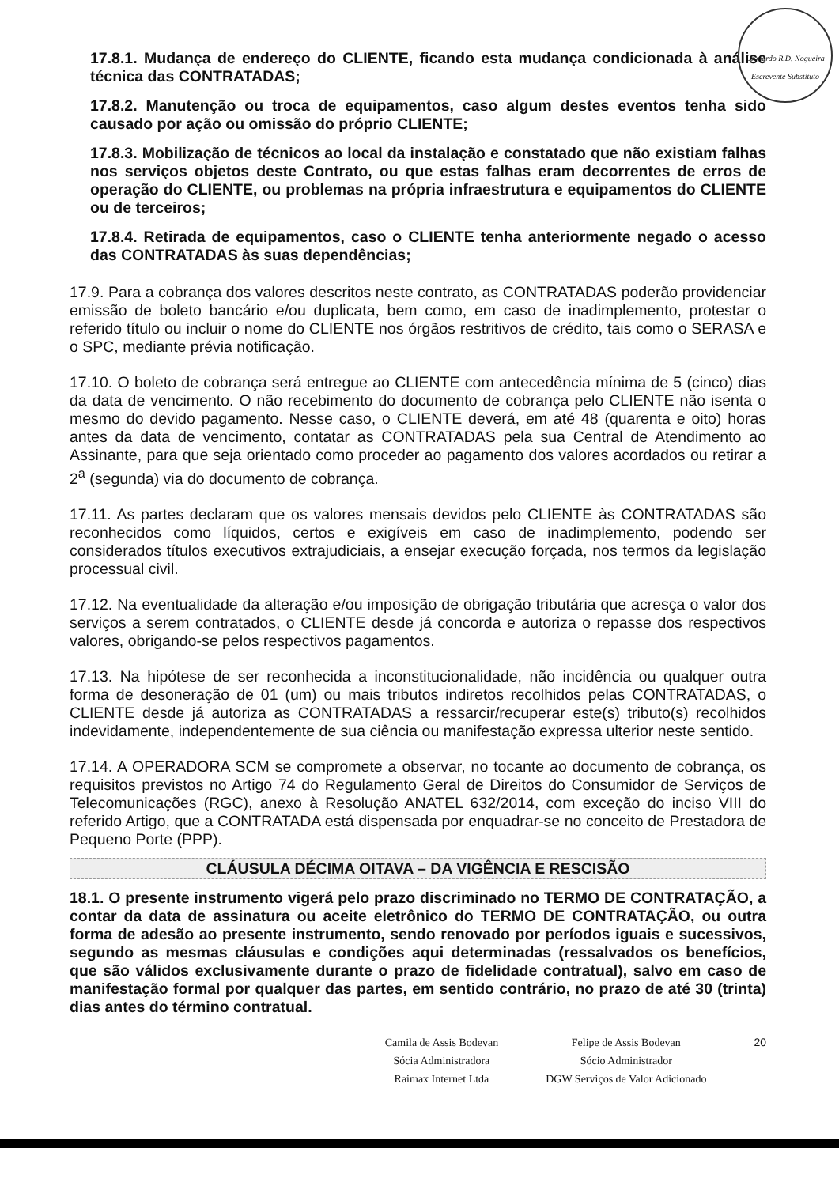Leonardo R.D. Nogueira
Escrevente Substituto
17.8.1. Mudança de endereço do CLIENTE, ficando esta mudança condicionada à análise técnica das CONTRATADAS;
17.8.2. Manutenção ou troca de equipamentos, caso algum destes eventos tenha sido causado por ação ou omissão do próprio CLIENTE;
17.8.3. Mobilização de técnicos ao local da instalação e constatado que não existiam falhas nos serviços objetos deste Contrato, ou que estas falhas eram decorrentes de erros de operação do CLIENTE, ou problemas na própria infraestrutura e equipamentos do CLIENTE ou de terceiros;
17.8.4. Retirada de equipamentos, caso o CLIENTE tenha anteriormente negado o acesso das CONTRATADAS às suas dependências;
17.9. Para a cobrança dos valores descritos neste contrato, as CONTRATADAS poderão providenciar emissão de boleto bancário e/ou duplicata, bem como, em caso de inadimplemento, protestar o referido título ou incluir o nome do CLIENTE nos órgãos restritivos de crédito, tais como o SERASA e o SPC, mediante prévia notificação.
17.10. O boleto de cobrança será entregue ao CLIENTE com antecedência mínima de 5 (cinco) dias da data de vencimento. O não recebimento do documento de cobrança pelo CLIENTE não isenta o mesmo do devido pagamento. Nesse caso, o CLIENTE deverá, em até 48 (quarenta e oito) horas antes da data de vencimento, contatar as CONTRATADAS pela sua Central de Atendimento ao Assinante, para que seja orientado como proceder ao pagamento dos valores acordados ou retirar a 2<sup>a</sup> (segunda) via do documento de cobrança.
17.11. As partes declaram que os valores mensais devidos pelo CLIENTE às CONTRATADAS são reconhecidos como líquidos, certos e exigíveis em caso de inadimplemento, podendo ser considerados títulos executivos extrajudiciais, a ensejar execução forçada, nos termos da legislação processual civil.
17.12. Na eventualidade da alteração e/ou imposição de obrigação tributária que acresça o valor dos serviços a serem contratados, o CLIENTE desde já concorda e autoriza o repasse dos respectivos valores, obrigando-se pelos respectivos pagamentos.
17.13. Na hipótese de ser reconhecida a inconstitucionalidade, não incidência ou qualquer outra forma de desoneração de 01 (um) ou mais tributos indiretos recolhidos pelas CONTRATADAS, o CLIENTE desde já autoriza as CONTRATADAS a ressarcir/recuperar este(s) tributo(s) recolhidos indevidamente, independentemente de sua ciência ou manifestação expressa ulterior neste sentido.
17.14. A OPERADORA SCM se compromete a observar, no tocante ao documento de cobrança, os requisitos previstos no Artigo 74 do Regulamento Geral de Direitos do Consumidor de Serviços de Telecomunicações (RGC), anexo à Resolução ANATEL 632/2014, com exceção do inciso VIII do referido Artigo, que a CONTRATADA está dispensada por enquadrar-se no conceito de Prestadora de Pequeno Porte (PPP).
CLÁUSULA DÉCIMA OITAVA – DA VIGÊNCIA E RESCISÃO
18.1. O presente instrumento vigerá pelo prazo discriminado no TERMO DE CONTRATAÇÃO, a contar da data de assinatura ou aceite eletrônico do TERMO DE CONTRATAÇÃO, ou outra forma de adesão ao presente instrumento, sendo renovado por períodos iguais e sucessivos, segundo as mesmas cláusulas e condições aqui determinadas (ressalvados os benefícios, que são válidos exclusivamente durante o prazo de fidelidade contratual), salvo em caso de manifestação formal por qualquer das partes, em sentido contrário, no prazo de até 30 (trinta) dias antes do término contratual.
Camila de Assis Bodevan
Sócia Administradora
Raimax Internet Ltda
Felipe de Assis Bodevan
Sócio Administrador
DGW Serviços de Valor Adicionado
20